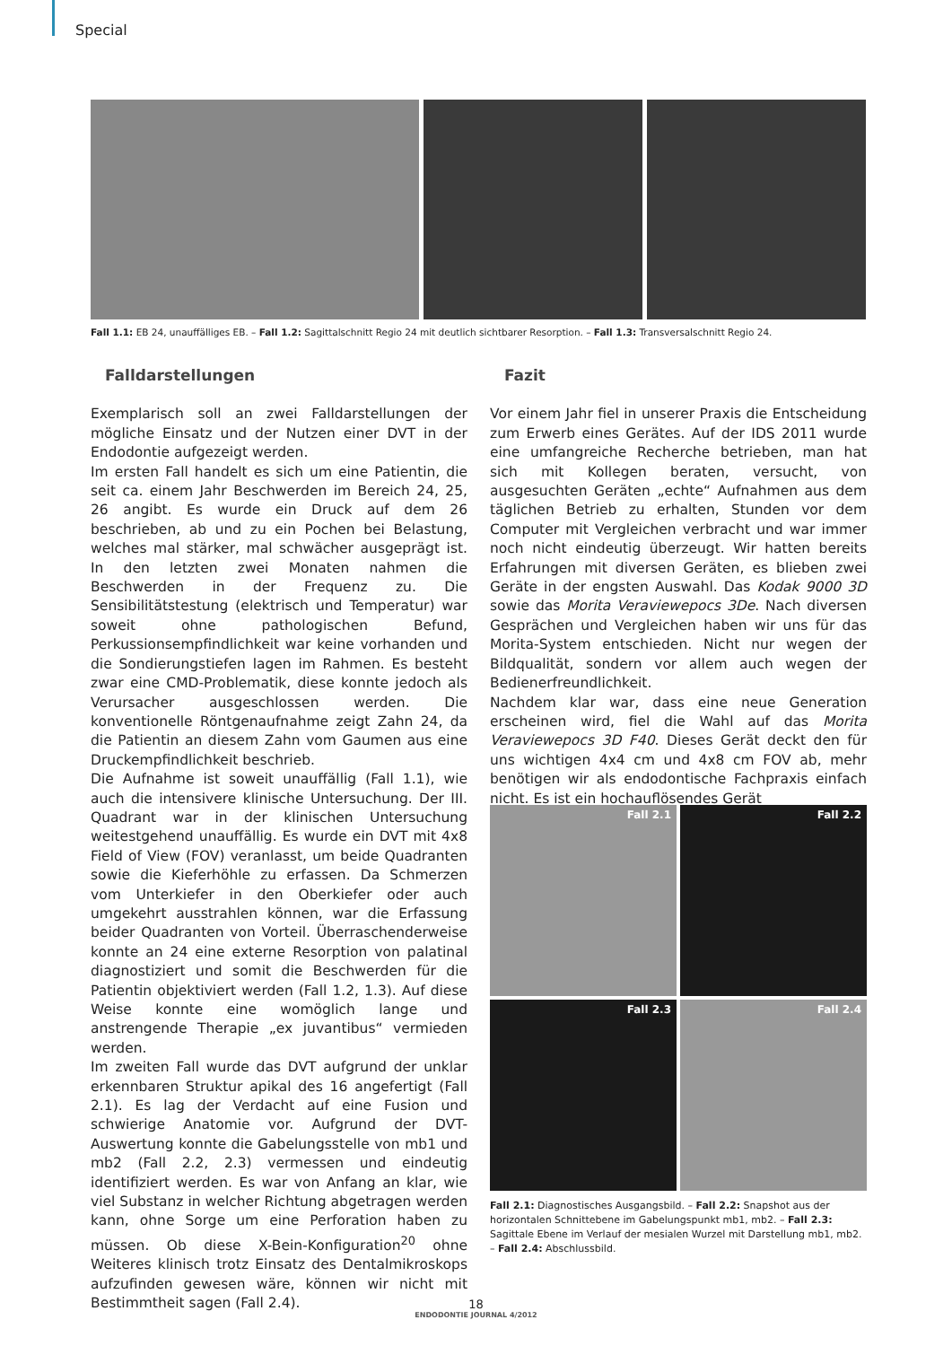Special
Fall 1.1: EB 24, unauffälliges EB. – Fall 1.2: Sagittalschnitt Regio 24 mit deutlich sichtbarer Resorption. – Fall 1.3: Transversalschnitt Regio 24.
Falldarstellungen
Exemplarisch soll an zwei Falldarstellungen der mögliche Einsatz und der Nutzen einer DVT in der Endodontie aufgezeigt werden.
Im ersten Fall handelt es sich um eine Patientin, die seit ca. einem Jahr Beschwerden im Bereich 24, 25, 26 angibt. Es wurde ein Druck auf dem 26 beschrieben, ab und zu ein Pochen bei Belastung, welches mal stärker, mal schwächer ausgeprägt ist. In den letzten zwei Monaten nahmen die Beschwerden in der Frequenz zu. Die Sensibilitätstestung (elektrisch und Temperatur) war soweit ohne pathologischen Befund, Perkussionsempfindlichkeit war keine vorhanden und die Sondierungstiefen lagen im Rahmen. Es besteht zwar eine CMD-Problematik, diese konnte jedoch als Verursacher ausgeschlossen werden. Die konventionelle Röntgenaufnahme zeigt Zahn 24, da die Patientin an diesem Zahn vom Gaumen aus eine Druckempfindlichkeit beschrieb.
Die Aufnahme ist soweit unauffällig (Fall 1.1), wie auch die intensivere klinische Untersuchung. Der III. Quadrant war in der klinischen Untersuchung weitestgehend unauffällig. Es wurde ein DVT mit 4x8 Field of View (FOV) veranlasst, um beide Quadranten sowie die Kieferhöhle zu erfassen. Da Schmerzen vom Unterkiefer in den Oberkiefer oder auch umgekehrt ausstrahlen können, war die Erfassung beider Quadranten von Vorteil. Überraschenderweise konnte an 24 eine externe Resorption von palatinal diagnostiziert und somit die Beschwerden für die Patientin objektiviert werden (Fall 1.2, 1.3). Auf diese Weise konnte eine womöglich lange und anstrengende Therapie „ex juvantibus“ vermieden werden.
Im zweiten Fall wurde das DVT aufgrund der unklar erkennbaren Struktur apikal des 16 angefertigt (Fall 2.1). Es lag der Verdacht auf eine Fusion und schwierige Anatomie vor. Aufgrund der DVT-Auswertung konnte die Gabelungsstelle von mb1 und mb2 (Fall 2.2, 2.3) vermessen und eindeutig identifiziert werden. Es war von Anfang an klar, wie viel Substanz in welcher Richtung abgetragen werden kann, ohne Sorge um eine Perforation haben zu müssen. Ob diese X-Bein-Konfiguration<sup>20</sup> ohne Weiteres klinisch trotz Einsatz des Dentalmikroskops aufzufinden gewesen wäre, können wir nicht mit Bestimmtheit sagen (Fall 2.4).
Fazit
Vor einem Jahr fiel in unserer Praxis die Entscheidung zum Erwerb eines Gerätes. Auf der IDS 2011 wurde eine umfangreiche Recherche betrieben, man hat sich mit Kollegen beraten, versucht, von ausgesuchten Geräten „echte“ Aufnahmen aus dem täglichen Betrieb zu erhalten, Stunden vor dem Computer mit Vergleichen verbracht und war immer noch nicht eindeutig überzeugt. Wir hatten bereits Erfahrungen mit diversen Geräten, es blieben zwei Geräte in der engsten Auswahl. Das Kodak 9000 3D sowie das Morita Veraviewepocs 3De. Nach diversen Gesprächen und Vergleichen haben wir uns für das Morita-System entschieden. Nicht nur wegen der Bildqualität, sondern vor allem auch wegen der Bedienerfreundlichkeit.
Nachdem klar war, dass eine neue Generation erscheinen wird, fiel die Wahl auf das Morita Veraviewepocs 3D F40. Dieses Gerät deckt den für uns wichtigen 4x4 cm und 4x8 cm FOV ab, mehr benötigen wir als endodontische Fachpraxis einfach nicht. Es ist ein hochauflösendes Gerät
Fall 2.1
Fall 2.2
Fall 2.3
Fall 2.4
Fall 2.1: Diagnostisches Ausgangsbild. – Fall 2.2: Snapshot aus der horizontalen Schnittebene im Gabelungspunkt mb1, mb2. – Fall 2.3: Sagittale Ebene im Verlauf der mesialen Wurzel mit Darstellung mb1, mb2. – Fall 2.4: Abschlussbild.
18
ENDODONTIE JOURNAL 4/2012